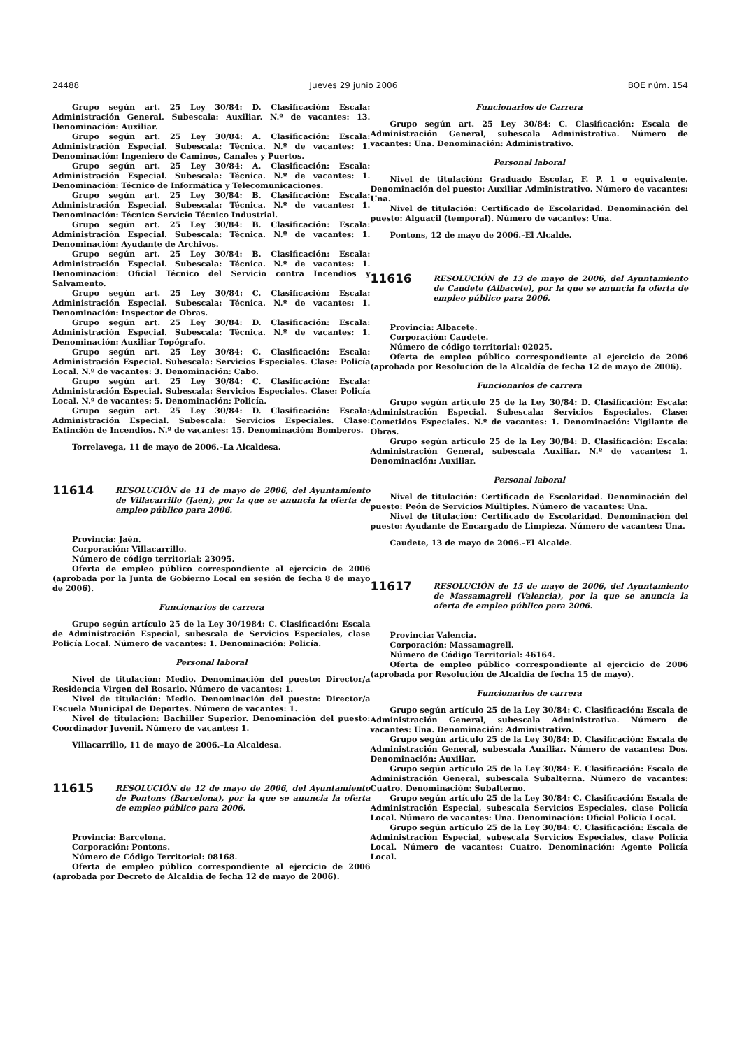24488 Jueves 29 junio 2006 BOE núm. 154
Grupo según art. 25 Ley 30/84: D. Clasificación: Escala: Administración General. Subescala: Auxiliar. N.º de vacantes: 13. Denominación: Auxiliar.
Grupo según art. 25 Ley 30/84: A. Clasificación: Escala: Administración Especial. Subescala: Técnica. N.º de vacantes: 1. Denominación: Ingeniero de Caminos, Canales y Puertos.
Grupo según art. 25 Ley 30/84: A. Clasificación: Escala: Administración Especial. Subescala: Técnica. N.º de vacantes: 1. Denominación: Técnico de Informática y Telecomunicaciones.
Grupo según art. 25 Ley 30/84: B. Clasificación: Escala: Administración Especial. Subescala: Técnica. N.º de vacantes: 1. Denominación: Técnico Servicio Técnico Industrial.
Grupo según art. 25 Ley 30/84: B. Clasificación: Escala: Administración Especial. Subescala: Técnica. N.º de vacantes: 1. Denominación: Ayudante de Archivos.
Grupo según art. 25 Ley 30/84: B. Clasificación: Escala: Administración Especial. Subescala: Técnica. N.º de vacantes: 1. Denominación: Oficial Técnico del Servicio contra Incendios y Salvamento.
Grupo según art. 25 Ley 30/84: C. Clasificación: Escala: Administración Especial. Subescala: Técnica. N.º de vacantes: 1. Denominación: Inspector de Obras.
Grupo según art. 25 Ley 30/84: D. Clasificación: Escala: Administración Especial. Subescala: Técnica. N.º de vacantes: 1. Denominación: Auxiliar Topógrafo.
Grupo según art. 25 Ley 30/84: C. Clasificación: Escala: Administración Especial. Subescala: Servicios Especiales. Clase: Policía Local. N.º de vacantes: 3. Denominación: Cabo.
Grupo según art. 25 Ley 30/84: C. Clasificación: Escala: Administración Especial. Subescala: Servicios Especiales. Clase: Policía Local. N.º de vacantes: 5. Denominación: Policía.
Grupo según art. 25 Ley 30/84: D. Clasificación: Escala: Administración Especial. Subescala: Servicios Especiales. Clase: Extinción de Incendios. N.º de vacantes: 15. Denominación: Bomberos.
Torrelavega, 11 de mayo de 2006.–La Alcaldesa.
11614
RESOLUCIÓN de 11 de mayo de 2006, del Ayuntamiento de Villacarrillo (Jaén), por la que se anuncia la oferta de empleo público para 2006.
Provincia: Jaén.
Corporación: Villacarrillo.
Número de código territorial: 23095.
Oferta de empleo público correspondiente al ejercicio de 2006 (aprobada por la Junta de Gobierno Local en sesión de fecha 8 de mayo de 2006).
Funcionarios de carrera
Grupo según artículo 25 de la Ley 30/1984: C. Clasificación: Escala de Administración Especial, subescala de Servicios Especiales, clase Policía Local. Número de vacantes: 1. Denominación: Policía.
Personal laboral
Nivel de titulación: Medio. Denominación del puesto: Director/a Residencia Virgen del Rosario. Número de vacantes: 1.
Nivel de titulación: Medio. Denominación del puesto: Director/a Escuela Municipal de Deportes. Número de vacantes: 1.
Nivel de titulación: Bachiller Superior. Denominación del puesto: Coordinador Juvenil. Número de vacantes: 1.
Villacarrillo, 11 de mayo de 2006.–La Alcaldesa.
11615
RESOLUCIÓN de 12 de mayo de 2006, del Ayuntamiento de Pontons (Barcelona), por la que se anuncia la oferta de empleo público para 2006.
Provincia: Barcelona.
Corporación: Pontons.
Número de Código Territorial: 08168.
Oferta de empleo público correspondiente al ejercicio de 2006 (aprobada por Decreto de Alcaldía de fecha 12 de mayo de 2006).
Funcionarios de Carrera
Grupo según art. 25 Ley 30/84: C. Clasificación: Escala de Administración General, subescala Administrativa. Número de vacantes: Una. Denominación: Administrativo.
Personal laboral
Nivel de titulación: Graduado Escolar, F. P. 1 o equivalente. Denominación del puesto: Auxiliar Administrativo. Número de vacantes: Una.
Nivel de titulación: Certificado de Escolaridad. Denominación del puesto: Alguacil (temporal). Número de vacantes: Una.
Pontons, 12 de mayo de 2006.–El Alcalde.
11616
RESOLUCIÓN de 13 de mayo de 2006, del Ayuntamiento de Caudete (Albacete), por la que se anuncia la oferta de empleo público para 2006.
Provincia: Albacete.
Corporación: Caudete.
Número de código territorial: 02025.
Oferta de empleo público correspondiente al ejercicio de 2006 (aprobada por Resolución de la Alcaldía de fecha 12 de mayo de 2006).
Funcionarios de carrera
Grupo según artículo 25 de la Ley 30/84: D. Clasificación: Escala: Administración Especial. Subescala: Servicios Especiales. Clase: Cometidos Especiales. N.º de vacantes: 1. Denominación: Vigilante de Obras.
Grupo según artículo 25 de la Ley 30/84: D. Clasificación: Escala: Administración General, subescala Auxiliar. N.º de vacantes: 1. Denominación: Auxiliar.
Personal laboral
Nivel de titulación: Certificado de Escolaridad. Denominación del puesto: Peón de Servicios Múltiples. Número de vacantes: Una.
Nivel de titulación: Certificado de Escolaridad. Denominación del puesto: Ayudante de Encargado de Limpieza. Número de vacantes: Una.
Caudete, 13 de mayo de 2006.–El Alcalde.
11617
RESOLUCIÓN de 15 de mayo de 2006, del Ayuntamiento de Massamagrell (Valencia), por la que se anuncia la oferta de empleo público para 2006.
Provincia: Valencia.
Corporación: Massamagrell.
Número de Código Territorial: 46164.
Oferta de empleo público correspondiente al ejercicio de 2006 (aprobada por Resolución de Alcaldía de fecha 15 de mayo).
Funcionarios de carrera
Grupo según artículo 25 de la Ley 30/84: C. Clasificación: Escala de Administración General, subescala Administrativa. Número de vacantes: Una. Denominación: Administrativo.
Grupo según artículo 25 de la Ley 30/84: D. Clasificación: Escala de Administración General, subescala Auxiliar. Número de vacantes: Dos. Denominación: Auxiliar.
Grupo según artículo 25 de la Ley 30/84: E. Clasificación: Escala de Administración General, subescala Subalterna. Número de vacantes: Cuatro. Denominación: Subalterno.
Grupo según artículo 25 de la Ley 30/84: C. Clasificación: Escala de Administración Especial, subescala Servicios Especiales, clase Policía Local. Número de vacantes: Una. Denominación: Oficial Policía Local.
Grupo según artículo 25 de la Ley 30/84: C. Clasificación: Escala de Administración Especial, subescala Servicios Especiales, clase Policía Local. Número de vacantes: Cuatro. Denominación: Agente Policía Local.